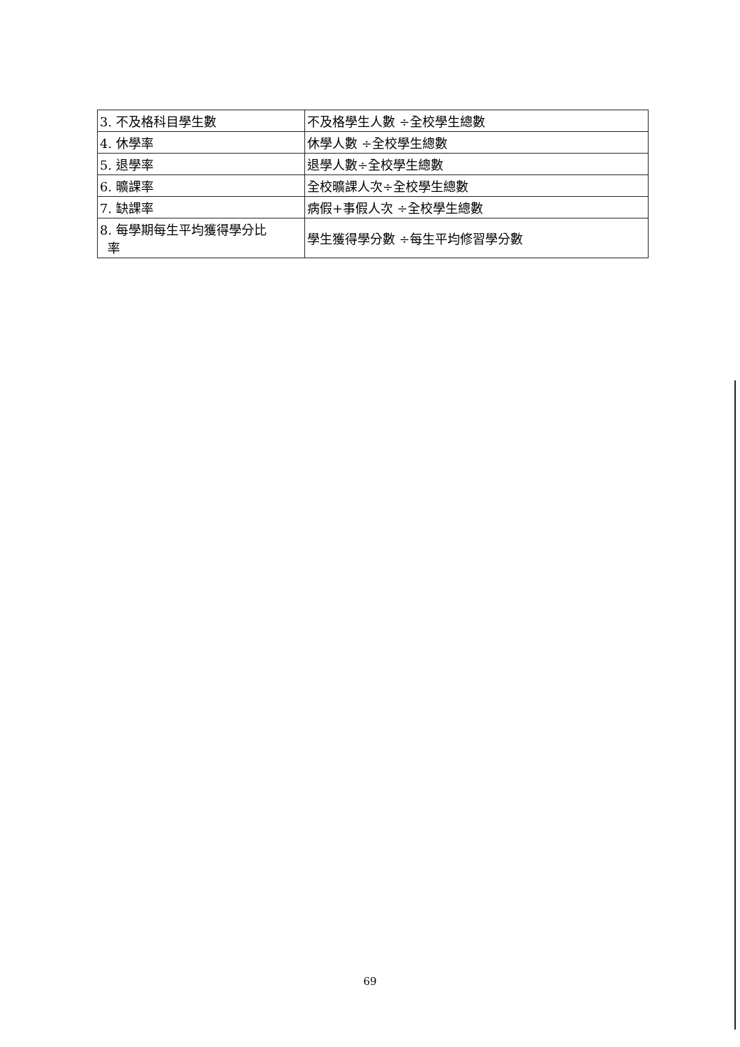| 3. 不及格科目學生數 | 不及格學生人數 ÷全校學生總數 |
| 4. 休學率 | 休學人數 ÷全校學生總數 |
| 5. 退學率 | 退學人數÷全校學生總數 |
| 6. 曠課率 | 全校曠課人次÷全校學生總數 |
| 7. 缺課率 | 病假+事假人次 ÷全校學生總數 |
| 8. 每學期每生平均獲得學分比 率 | 學生獲得學分數 ÷每生平均修習學分數 |
69